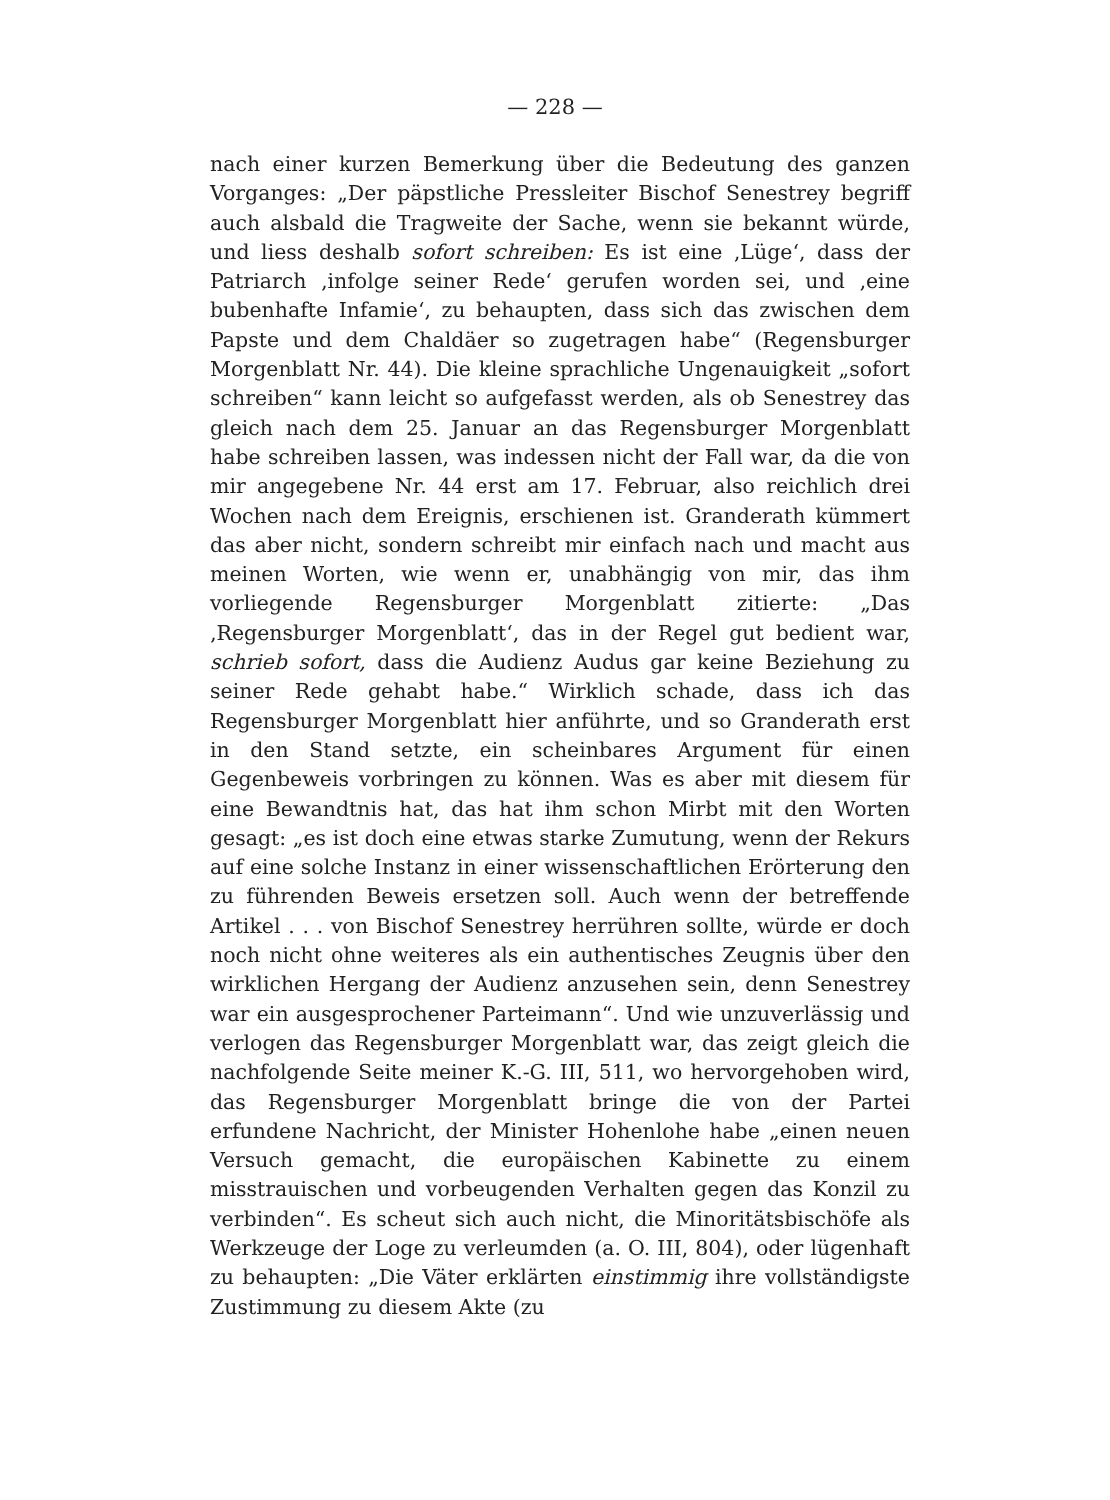— 228 —
nach einer kurzen Bemerkung über die Bedeutung des ganzen Vorganges: „Der päpstliche Pressleiter Bischof Senestrey begriff auch alsbald die Tragweite der Sache, wenn sie bekannt würde, und liess deshalb sofort schreiben: Es ist eine ‚Lüge‘, dass der Patriarch ‚infolge seiner Rede‘ gerufen worden sei, und ‚eine bubenhafte Infamie‘, zu behaupten, dass sich das zwischen dem Papste und dem Chaldäer so zugetragen habe“ (Regensburger Morgenblatt Nr. 44). Die kleine sprachliche Ungenauigkeit „sofort schreiben“ kann leicht so aufgefasst werden, als ob Senestrey das gleich nach dem 25. Januar an das Regensburger Morgenblatt habe schreiben lassen, was indessen nicht der Fall war, da die von mir angegebene Nr. 44 erst am 17. Februar, also reichlich drei Wochen nach dem Ereignis, erschienen ist. Granderath kümmert das aber nicht, sondern schreibt mir einfach nach und macht aus meinen Worten, wie wenn er, unabhängig von mir, das ihm vorliegende Regensburger Morgenblatt zitierte: „Das ‚Regensburger Morgenblatt‘, das in der Regel gut bedient war, schrieb sofort, dass die Audienz Audus gar keine Beziehung zu seiner Rede gehabt habe.“ Wirklich schade, dass ich das Regensburger Morgenblatt hier anführte, und so Granderath erst in den Stand setzte, ein scheinbares Argument für einen Gegenbeweis vorbringen zu können. Was es aber mit diesem für eine Bewandtnis hat, das hat ihm schon Mirbt mit den Worten gesagt: „es ist doch eine etwas starke Zumutung, wenn der Rekurs auf eine solche Instanz in einer wissenschaftlichen Erörterung den zu führenden Beweis ersetzen soll. Auch wenn der betreffende Artikel . . . von Bischof Senestrey herrühren sollte, würde er doch noch nicht ohne weiteres als ein authentisches Zeugnis über den wirklichen Hergang der Audienz anzusehen sein, denn Senestrey war ein ausgesprochener Parteimann“. Und wie unzuverlässig und verlogen das Regensburger Morgenblatt war, das zeigt gleich die nachfolgende Seite meiner K.-G. III, 511, wo hervorgehoben wird, das Regensburger Morgenblatt bringe die von der Partei erfundene Nachricht, der Minister Hohenlohe habe „einen neuen Versuch gemacht, die europäischen Kabinette zu einem misstrauischen und vorbeugenden Verhalten gegen das Konzil zu verbinden“. Es scheut sich auch nicht, die Minoritätsbischöfe als Werkzeuge der Loge zu verleumden (a. O. III, 804), oder lügenhaft zu behaupten: „Die Väter erklärten einstimmig ihre vollständigste Zustimmung zu diesem Akte (zu